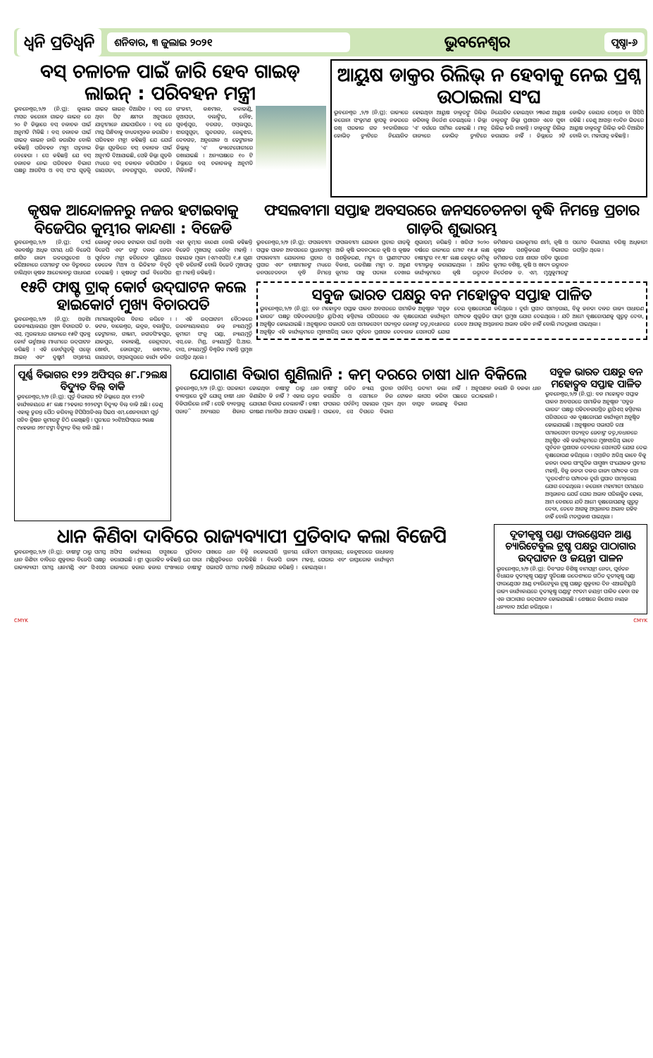ଧ୍ୱନି ପ୍ରତିଧ୍ୱନି
ଶନିବାର, ୩ ଜୁଲାଇ ୨୦୨୧
ଭୁବନେଶ୍ୱର
ପୃଷ୍ଠା-୬
ବସ୍ ଚଳାଚଳ ପାଇଁ ଜାରି ହେବ ଗାଇଡ୍ ଲାଇନ୍ : ପରିବହନ ମନ୍ତ୍ରୀ
ଭୁବନେଶ୍ୱର,୨/୭ (ନି.ପ୍ର): ଜୁଲାଇ ମାସର କରୋନା ଗାଇଡ୍ ଲାଇନ୍ ରେ ୨୦ ଟି ଜିଲ୍ଲାରେ ବସ୍ ଚଳାଚଳ ପାଇଁ ଅନୁମତି ମିଳିଛି । ବସ୍ ଚଳାଚଳ ପାଇଁ ଗାଇଡ୍ ଲାଇନ୍ ଜାରି କରାଯିବ ବୋଲି କହିଛନ୍ତି ପରିବହନ ମନ୍ତ୍ରୀ ପଦ୍ମନାଭ ବେହେରା । ସେ କହିଛନ୍ତି ଯେ ବସ୍ ଚଳାଚଳ ନେଇ ପରିବହନ ବିଭାଗ ପକ୍ଷରୁ ଆରଟିଓ ଓ ବସ୍ ସଂଘ ଗୁଡ଼ିକୁ ଗାଇଡ୍ ଲାଇନ୍ ଦିଆଯିବ । ବସ୍ ରେ ଥିବା ସିଟ୍ କ୍ଷମତା ଅନୁସାରେ ଯାତ୍ରୀମାନେ ଯାଇପାରିବେ । ବସ୍ ରେ ମାସ୍କ ପିନ୍ଧିବାକୁ ବାଧ୍ୟତାମୂଳକ କରାଯିବ । ପରିବହନ ମନ୍ତ୍ରୀ କହିଛନ୍ତି ଯେ ଯେଉଁ ଜିଲ୍ଲା ଗୁଡ଼ିକରେ ବସ୍ ଚଳାଚଳ ପାଇଁ ଅନୁମତି ଦିଆଯାଇଛି, ସେହି ଜିଲ୍ଲା ଗୁଡ଼ିକ ମଧ୍ୟରେ ବସ୍ ଚଳାଚଳ କରିପାରିବ । ରାୟଗଡ଼ା, ନବରଙ୍ଗପୁର, ଗଜପତି, ଗଂଜାମ, କନ୍ଧମାଳ, କଳାହାଣ୍ଡି, ନୂଆପଡ଼ା, ବଲାଙ୍ଗିର, ବୌଦ୍ଧ, ସୁବର୍ଣ୍ଣପୁର, ବରଗଡ଼, ସମ୍ବଲପୁର, ଝାରସୁଗୁଡ଼ା, ସୁନ୍ଦରଗଡ଼, କେନ୍ଦୁଝର, ଦେବଗଡ଼, ଅନୁଗୋଳ ଓ ଢେଙ୍କାନାଳ ଜିଲ୍ଲାକୁ 'ଏ' କ୍ୟାଟେଗୋରୀରେ ରଖାଯାଇଛି । ଅନ୍ୟପକ୍ଷରେ ୧୦ ଟି ଜିଲ୍ଲାରେ ବସ୍ ଚଳାଚଳକୁ ଅନୁମତି ମିଳିନାହିଁ ।
ଆୟୁଷ ଡାକ୍ତର ରିଲିଭ୍ ନ ହେବାକୁ ନେଇ ପ୍ରଶ୍ନ ଉଠାଇଲା ସଂଘ
ଭୁବନେଶ୍ୱର ,୨/୭ (ନି.ପ୍ର): ରାଜ୍ୟରେ କରୋନା ସଂକ୍ରମଣ ହ୍ରାସକୁ ନଜରରେ ରଖି ସରକାର ଗତ ୨୧ତାରିଖରେ କୋଭିଡ୍ ଡ୍ୟୁଟିରେ ନିୟୋଜିତ ହୋଇଥିବା ଆୟୁଷ ଡାକ୍ତରଙ୍କୁ ରିଲିଭ୍ କରିବାକୁ ନିର୍ଦ୍ଦେଶ ଦେଇଥିଲେ । ଜିଲ୍ଲା 'ଏ' ବର୍ଗରେ ସାମିଲ ହୋଇଛି । ମାତ୍ର ରାଜ୍ୟରେ କୋଭିଡ୍ ଡ୍ୟୁଟିରେ ନିୟୋଜିତ ହୋଇଥିବା ୨୩ଜଣ ଆୟୁଷ ଡାକ୍ତରଙ୍କୁ ଜିଲ୍ଲା ପ୍ରଶାସନ ଏବେ ସୁଦ୍ଧା ରିଲିଭ୍ କରି ନାହାନ୍ତି । ଡାକ୍ତରଙ୍କୁ ରିଲିଭ୍ କରାଯାଉ ନାହିଁ । ଜିଲ୍ଲାରେ ୬ଟି କୋଭିଡ୍ କେୟାର ସେଣ୍ଟର ବା ସିସିସି ରହିଛି । ତେଣୁ ଆସନ୍ତା ୧୦ଦିନ ଭିତରେ ଆୟୁଷ ଡାକ୍ତରଙ୍କୁ ରିଲିଭ୍ କରି ଦିଆଯିବ ବୋଲି ଡା. ମହାପାତ୍ର କହିଛନ୍ତି ।
କୃଷକ ଆନ୍ଦୋଳନରୁ ନଜର ହଟାଇବାକୁ ବିଜେପିର କୁମ୍ଭୀର କାନ୍ଦଣା : ବିଜେଡି
ଭୁବନେଶ୍ୱର,୨/୭ (ନି.ପ୍ର): ଦୀର୍ଘ ଏକବର୍ଷରୁ ଅଧିକ ସମୟ ଧରି ବିଜେପି ଶାସିତ ରାଜ୍ୟ ଉତରପ୍ରଦେଶ ଓ ହରିଆନାରେ ସେମାନଙ୍କ ଦଳ ବିରୁଦ୍ଧରେ ଚାଲିଥିବା କୃଷକ ଆନ୍ଦୋଳନରୁ ସାଧାରଣ ଲୋକଙ୍କ ନଜର ହଟାଇବା ପାଇଁ ଓଡ଼ିଶା ବିଜେପି ଏବଂ ତାଙ୍କ ଦଳର ନେତା ପୂର୍ବତନ ମନ୍ତ୍ରୀ ହରିଚନ୍ଦନ ପୁଣିଥରେ କେତେକ ମିଥ୍ୟା ଓ ଭିତିହୀନ ବିବୃତି ଦେଇଛନ୍ତି । କୃଷକଙ୍କ ପାଇଁ ବିଜେପିର ଏହା କୁମ୍ଭୀର କାନ୍ଦଣା ବୋଲି କହିଛନ୍ତି ବିଜେଡି ମୁଖପାତ୍ର ଲେନିନ୍ ମହାନ୍ତି । ସହାୟକ ମୂଲ୍ୟ (ଏମଏସପି) ୧.୫ ଗୁଣା ବୃଦ୍ଧି କରିନାହିଁ ବୋଲି ବିଜେଡି ମୁଖପାତ୍ର ଶ୍ରୀ ମହାନ୍ତି କହିଛନ୍ତି ।
୧୫ଟି ଫାଷ୍ଟ ଟ୍ରାକ୍ କୋର୍ଟ ଉଦ୍‌ଘାଟନ କଲେ ହାଇକୋର୍ଟ ମୁଖ୍ୟ ବିଚାରପତି
ଭୁବନେଶ୍ୱର,୨/୭ (ନି.ପ୍ର): ଓଡ଼ିଶା ଉଚ୍ଚନ୍ୟାୟାଳୟର ମୁଖ୍ୟ ବିଚାରପତି ଡ. ଏସ୍. ମୁରଲୀଧର ରାଜ୍ୟରେ ୧୫ଟି ସ୍ୱତନ୍ତ୍ର କୋର୍ଟ ଭର୍ଚୁଆଲ୍ ମାଧ୍ୟମରେ ଉଦ୍‌ଘାଟନ କରିଛନ୍ତି । ଏହି କୋର୍ଟଗୁଡ଼ିକୁ ପକ୍ସୋ ଆଇନ୍ ଏବଂ ଦୁଷ୍କର୍ମ ସମ୍ବନ୍ଧୀୟ ମାମଲାଗୁଡ଼ିକର ବିଚାର କରିବେ । କଟକ, ବାଲେଶ୍ୱର, ଭଦ୍ରକ, ବଲାଙ୍ଗିର, ଢେଙ୍କାନାଳ, ଗଞ୍ଜାମ, ଜଗତସିଂହପୁର, ଯାଜପୁର, କଳାହାଣ୍ଡି, କେନ୍ଦ୍ରାପଡ଼ା, ଖୋର୍ଦ୍ଧା, କୋରାପୁଟ, କନ୍ଧମାଳ, ରାୟଗଡ଼ା, ସମ୍ବଲପୁରରେ କାର୍ଯ୍ୟ କରିବ । ଏହି ଉଦ୍‌ଘାଟନୀ ବୈଠକରେ ଉଚ୍ଚନ୍ୟାୟାଳୟର ଜଜ୍ ନ୍ୟାୟମୂର୍ତ୍ତି କୁମାରୀ ସଂଜୁ ପଣ୍ଡା, ନ୍ୟାୟମୂର୍ତ୍ତି ଏସ୍.କେ. ମିଶ୍ର, ନ୍ୟାୟମୂର୍ତ୍ତି ସି.ଆର. ଦାସ, ନ୍ୟାୟମୂର୍ତ୍ତି ବିଶ୍ୱଜିତ ମହାନ୍ତି ପ୍ରମୁଖ ଉପସ୍ଥିତ ଥିଲେ ।
ଫସଲବୀମା ସପ୍ତାହ ଅବସରରେ ଜନସଚେତନତା ବୃଦ୍ଧି ନିମନ୍ତେ ପ୍ରଚାର ଗାଡ଼ିର ଶୁଭାରମ୍ଭ
ଭୁବନେଶ୍ୱର,୨/୭ (ନି.ପ୍ର): ଫସଲବୀମା ସପ୍ତାହ ପାଳନ ଅବସରରେ ପ୍ରଧାନମନ୍ତ୍ରୀ ଫସଲବୀମା ଯୋଜନାର ପ୍ରଚାର ଓ ପ୍ରସାର ଏବଂ ଚାଷୀମାନଙ୍କ ମଧ୍ୟରେ ଜନସଚେତନତା ବୃଦ୍ଧି ନିମନ୍ତେ ଫସଲବୀମା ଯୋଜନା ପ୍ରଚାର ଗାଡ଼ିକୁ ଆଜି କୃଷି ଭବନଠାରେ କୃଷି ଓ କୃଷକ ସଶକ୍ତିକରଣ, ମତ୍ସ୍ୟ ଓ ପ୍ରାଣୀସଂପଦ ବିକାଶ, ଉଚ୍ଚଶିକ୍ଷା ମନ୍ତ୍ରୀ ଡ. ଅରୁଣ କୁମାର ସାହୁ ପତାକା ଦେଖାଇ ଶୁଭାରମ୍ଭ କରିଛନ୍ତି । ଖରିଫ ୨୦୨୦ ବର୍ଷରେ ରାଜ୍ୟରେ ମୋଟ ୧୫.୫ ଲକ୍ଷ ଚାଷୀଙ୍କର ୧୧.୩୮ ଲକ୍ଷ ହେକ୍ଟର ଜମିକୁ ବୀମାଭୁକ୍ତ କରାଯାଇଥିଲା । ଆଜିର କାର୍ଯ୍ୟକ୍ରମରେ କୃଷି ଉତ୍ପାଦନ କମିଶନର ରାଜକୁମାର ଶର୍ମା, କୃଷି ଓ କୃଷକ ସଶକ୍ତିକରଣ ବିଭାଗର କମିଶନର ତଥା ଶାସନ ସଚିବ ସୁରେଶ କୁମାର ବଶିଷ୍ଠ, କୃଷି ଓ ଖାଦ୍ୟ ଉତ୍ପାଦନ ନିର୍ଦ୍ଦେଶକ ଡ. ଏମ୍. ମୁଥୁକୁମାରଙ୍କ ସମେତ ବିଭାଗୀୟ ବରିଷ୍ଠ ଅଧିକାରୀ ଉପସ୍ଥିତ ଥିଲେ ।
ସବୁଜ ଭାରତ ପକ୍ଷରୁ ବନ ମହୋତ୍ସବ ସପ୍ତାହ ପାଳିତ
ଭୁବନେଶ୍ୱର,୨/୭ (ନି.ପ୍ର): ବନ ମହୋତ୍ସବ ସପ୍ତାହ ପାଳନ ଅବସରରେ ସାମାଜିକ ଅନୁଷ୍ଠାନ 'ସବୁଜ ଭାରତ' ପକ୍ଷରୁ ସହିଦନଗରସ୍ଥିତ ୟୁପିଏସ୍ ହସ୍ପିଟାଲ ପରିସରରେ ଏକ ବୃକ୍ଷରୋପଣ କାର୍ଯ୍ୟକ୍ରମ ଅନୁଷ୍ଠିତ ହୋଇଯାଇଛି । ଅନୁଷ୍ଠାନର ସଭାପତି ତଥା ସମାଜସେବୀ ସତ୍ୟବ୍ରତ ଜେନାଙ୍କ ତତ୍ତ୍ୱାବଧାନରେ ଅନୁଷ୍ଠିତ ଏହି କାର୍ଯ୍ୟକ୍ରମରେ ମୁଖ୍ୟଅତିଥି ଭାବେ ପୂର୍ବତନ ପ୍ରଶାସକ ଦେବରାଜ ସେନାପତି ଯୋଗ ଦେଇ ବୃକ୍ଷରୋପଣ କରିଥିଲେ । ଦୁର୍ଗା ପ୍ରସାଦ ସାମନ୍ତରାୟ, ବିଜୁ ଜନତା ଦଳର ରାଜ୍ୟ ସାଧାରଣ ସମ୍ପାଦକ ଶୁଭ୍ରଜିତ ପାଢ଼ୀ ପ୍ରମୁଖ ଯୋଗ ଦେଇଥିଲେ । ଯଦି ଆମେ ବୃକ୍ଷରୋପଣକୁ ଗୁରୁତ୍ୱ ଦେବା, ତେବେ ଆଗକୁ ଅମ୍ଳଜାନର ଅଭାବ ରହିବ ନାହିଁ ବୋଲି ମତପ୍ରକାଶ ପାଇଥିଲା ।
ପୂର୍ଣ୍ଣ ବିଭାଗର ୧୨୨ ଅଫିସ୍‌ର ୫୮.୮୨ଲକ୍ଷ ବିଦ୍ୟୁତ ବିଲ୍ ବାକି
ଭୁବନେଶ୍ୱର,୨/୭ (ନି.ପ୍ର): ପୂର୍ତ୍ତ ବିଭାଗର ୭ଟି ଜିଲ୍ଲାରେ ଥିବା ୧୨୨ଟି କାର୍ଯ୍ୟାଳୟରେ ୫୮ ଲକ୍ଷ ୮୨ହଜାର ୭୬୨ଟଙ୍କା ବିଦ୍ୟୁତ୍ ବିଲ୍ ବାକି ଅଛି । ତେଣୁ ଏହାକୁ ତୁରନ୍ତ ପୈଠ କରିବାକୁ ଟିପିସିଓଡିଏଲ୍ ସିଇଓ ଏମ୍.ଶେନବାଗମ ପୂର୍ତ୍ତ ସଚିବ କ୍ରିଷନ କୁମାରଙ୍କୁ ଚିଠି ଲେଖିଛନ୍ତି । ପୁରୀରେ ୨୦ଟିଅଫିସ୍‌ରେ ୭ଲକ୍ଷ ୯୪ହଜାର ୬୭୮ଟଙ୍କା ବିଦ୍ୟୁତ୍ ବିଲ୍ ବାକି ଅଛି ।
ଯୋଗାଣ ବିଭାଗ ଶୁଣିଲାନି : କମ୍ ଦରରେ ଚାଷୀ ଧାନ ବିକିଲେ
ଭୁବନେଶ୍ୱର,୨/୭ (ନି.ପ୍ର): ସରକାରୀ ବ୍ୟବସ୍ଥାରେ ତ୍ରୁଟି ଯୋଗୁ ଚାଷୀ ଧାନ ବିକିପାରିଲେ ନାହିଁ । ସେହି ବ୍ୟବସ୍ଥାକୁ ସଜାଡ଼ି ଅବ୍ୟାୟର ଶିକାର ହୋଇଥିବା ଚାଷୀଙ୍କ ଠାରୁ ଧାନ କିଣାଯିବ କି ନାହିଁ ? ଏହାର ଉତ୍ତର ଯୋଗାଣ ବିଭାଗ ଦେଲାନାହିଁ । ଚାଷୀ ଭୀଷଣ ମାନସିକ ଆଘାତ ପାଇଛନ୍ତି । ଚାଷୀଙ୍କୁ ଉଚିତ ନ୍ୟାୟ ପ୍ରଦାନ କରାଯିବ ଓ ସେମାନେ ନିଜ ଫସଲର ସର୍ବନିମ୍ନ ସହାୟକ ମୂଲ୍ୟ ପାଇବେ, ସେ ଦିଗରେ ବିଭାଗ ସର୍ବନିମ୍ନ ଉଦ୍ୟମ କଲା ନାହିଁ । ଟୋକନ ଲାପସ କରିବା ପଛରେ ଥିବା ବାସ୍ତବ କାରଣକୁ ବିଭାଗ ଅନୁସନ୍ଧାନ କଲାନି କି ବଳକା ଧାନ ଉଠାଇଲାନି ।
ସବୁଜ ଭାରତ ପକ୍ଷରୁ ବନ ମହୋତ୍ସବ ସପ୍ତାହ ପାଳିତ
ଭୁବନେଶ୍ୱର,୨/୭ (ନି.ପ୍ର): ବନ ମହୋତ୍ସବ ସପ୍ତାହ ପାଳନ ଅବସରରେ ସାମାଜିକ ଅନୁଷ୍ଠାନ 'ସବୁଜ ଭାରତ' ପକ୍ଷରୁ ସହିଦନଗରସ୍ଥିତ ୟୁପିଏସ୍ ହସ୍ପିଟାଲ ପରିସରରେ ଏକ ବୃକ୍ଷରୋପଣ କାର୍ଯ୍ୟକ୍ରମ ଅନୁଷ୍ଠିତ ହୋଇଯାଇଛି । ଅନୁଷ୍ଠାନର ସଭାପତି ତଥା ସମାଜସେବୀ ସତ୍ୟବ୍ରତ ଜେନାଙ୍କ ତତ୍ତ୍ୱାବଧାନରେ ଅନୁଷ୍ଠିତ ଏହି କାର୍ଯ୍ୟକ୍ରମରେ ମୁଖ୍ୟଅତିଥି ଭାବେ ପୂର୍ବତନ ପ୍ରଶାସକ ଦେବରାଜ ସେନାପତି ଯୋଗ ଦେଇ ବୃକ୍ଷରୋପଣ କରିଥିଲେ । ସମ୍ମାନିତ ଅତିଥି ଭାବେ ବିଜୁ ଜନତା ଦଳର ସାଂସ୍କୃତିକ ସାମ୍ମୁଖ୍ୟ ସଂଯୋଜକ ପ୍ରବୀର ମହାନ୍ତି, ବିଜୁ ଜନତା ଦଳର ରାଜ୍ୟ ସମ୍ପାଦକ ତଥା 'ଦୂରଦର୍ଶୀ'ର ସମ୍ପାଦକ ଦୁର୍ଗା ପ୍ରସାଦ ସାମନ୍ତରାୟ ଯୋଗ ଦେଇଥିଲେ । କରୋନା ମହାମାରୀ ସମୟରେ ଅମ୍ଳଜାନର ଯେଉଁ ଘୋର ଅଭାବ ପରିଲକ୍ଷିତ ହେଲା, ଆମ ଦେଶରେ ଯଦି ଆମେ ବୃକ୍ଷରୋପଣକୁ ଗୁରୁତ୍ୱ ଦେବା, ତେବେ ଆଗକୁ ଅମ୍ଳଜାନର ଅଭାବ ରହିବ ନାହିଁ ବୋଲି ମତପ୍ରକାଶ ପାଇଥିଲା ।
ଧାନ କିଣିବା ଦାବିରେ ରାଜ୍ୟବ୍ୟାପୀ ପ୍ରତିବାଦ କଲା ବିଜେପି
ଭୁବନେଶ୍ୱର,୨/୭ (ନି.ପ୍ର): ଚାଷୀଙ୍କ ଠାରୁ ସମସ୍ତ ଧାନ କିଣିବା ଦାବିରେ ଶୁକ୍ରବାର ବିଜେପି ପକ୍ଷରୁ ରାଜ୍ୟବ୍ୟାପୀ ସମସ୍ତ ଧାନମଣ୍ଡି ଏବଂ ସିଏସଓ ଅଫିସ କାର୍ଯ୍ୟାଳୟ ସମ୍ମୁଖରେ ପ୍ରତିବାଦ କରାଯାଇଛି । ଶ୍ରୀ ପୁରୋହିତ କହିଛନ୍ତି ଯେ ସାରା ରାଜ୍ୟରେ ହଜାର ହଜାର ସଂଖ୍ୟାରେ ଚାଷୀଙ୍କ ପାଖରେ ଧାନ ବିକ୍ରି ନହୋଇପାରି ସ୍ଥାନୀୟ ମଣ୍ଡିଗୁଡିକରେ ପଡ଼ିରହିଛି । ବିଜେପି ରାଜ୍ୟ ସଭାପତି ସମୀର ମହାନ୍ତି ଅଭିଯୋଗ କରିଛନ୍ତି । ଗୌତମ ସାମନ୍ତରାୟ; କେନ୍ଦୁଝରରେ ରାଧାକାନ୍ତ ମହନ୍ତ, ଘେରାଉ ଏବଂ ରାସ୍ତାରୋକ କାର୍ଯ୍ୟକ୍ରମ ହୋଇଥିଲା ।
ଦୂତୀକୃଷ୍ଣ ପଣ୍ଡା ଫାଉଣ୍ଡେସନ ଆଣ୍ଡ ଚ୍ୟାରିଟେବୁଲ ଟ୍ରଷ୍ଟ ପକ୍ଷରୁ ପାଠାଗାର ଉଦ୍‌ଘାଟନ ଓ ଜୟନ୍ତୀ ପାଳନ
ଭୁବନେଶ୍ୱର,୨/୭ (ନି.ପ୍ର): ଦିବଂଗତ ବିଶିଷ୍ଟ ବାମପନ୍ଥୀ ନେତା, ପୂର୍ବତନ ବିଧାୟକ ଦୂତୀକୃଷ୍ଣ ପଣ୍ଡାଙ୍କ ସ୍ମୃତିରକ୍ଷା ଉଦ୍ଦେଶ୍ୟରେ ଗଠିତ ଦୂତୀକୃଷ୍ଣ ପଣ୍ଡା ଫାଉଣ୍ଡେସନ ଆଣ୍ଡ ଚ୍ୟାରିଟେବୁଲ ଟ୍ରଷ୍ଟ ପକ୍ଷରୁ ଶୁକ୍ରବାର ଦିନ ଏଆଇଟିୟୁସି ରାଜ୍ୟ କାର୍ଯ୍ୟାଳୟରେ ଦୂତୀକୃଷ୍ଣ ପଣ୍ଡାଙ୍କ ୯୯ତମ ଜୟନ୍ତୀ ପାଳିତ ହେବା ସହ ଏକ ପାଠାଗାର ଉଦ୍‌ଘାଟନ ହୋଇଯାଇଛି । ଶେଷରେ କିଶୋର ନାୟକ ଧନ୍ୟବାଦ ଅର୍ପଣ କରିଥିଲେ ।
CMYK CMYK